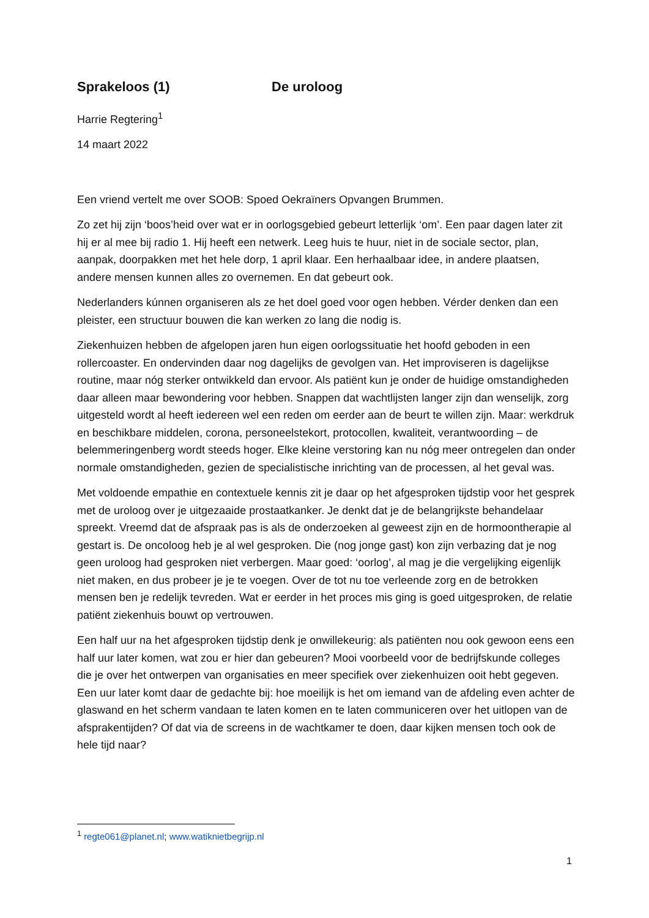Sprakeloos (1) De uroloog
Harrie Regtering<sup>1</sup>
14 maart 2022
Een vriend vertelt me over SOOB: Spoed Oekraïners Opvangen Brummen.
Zo zet hij zijn ‘boos’heid over wat er in oorlogsgebied gebeurt letterlijk ‘om’. Een paar dagen later zit hij er al mee bij radio 1. Hij heeft een netwerk. Leeg huis te huur, niet in de sociale sector, plan, aanpak, doorpakken met het hele dorp, 1 april klaar. Een herhaalbaar idee, in andere plaatsen, andere mensen kunnen alles zo overnemen. En dat gebeurt ook.
Nederlanders kúnnen organiseren als ze het doel goed voor ogen hebben. Vérder denken dan een pleister, een structuur bouwen die kan werken zo lang die nodig is.
Ziekenhuizen hebben de afgelopen jaren hun eigen oorlogssituatie het hoofd geboden in een rollercoaster. En ondervinden daar nog dagelijks de gevolgen van. Het improviseren is dagelijkse routine, maar nóg sterker ontwikkeld dan ervoor. Als patiënt kun je onder de huidige omstandigheden daar alleen maar bewondering voor hebben. Snappen dat wachtlijsten langer zijn dan wenselijk, zorg uitgesteld wordt al heeft iedereen wel een reden om eerder aan de beurt te willen zijn. Maar: werkdruk en beschikbare middelen, corona, personeelstekort, protocollen, kwaliteit, verantwoording – de belemmeringenberg wordt steeds hoger. Elke kleine verstoring kan nu nóg meer ontregelen dan onder normale omstandigheden, gezien de specialistische inrichting van de processen, al het geval was.
Met voldoende empathie en contextuele kennis zit je daar op het afgesproken tijdstip voor het gesprek met de uroloog over je uitgezaaide prostaatkanker. Je denkt dat je de belangrijkste behandelaar spreekt. Vreemd dat de afspraak pas is als de onderzoeken al geweest zijn en de hormoontherapie al gestart is. De oncoloog heb je al wel gesproken. Die (nog jonge gast) kon zijn verbazing dat je nog geen uroloog had gesproken niet verbergen. Maar goed: ‘oorlog’, al mag je die vergelijking eigenlijk niet maken, en dus probeer je je te voegen. Over de tot nu toe verleende zorg en de betrokken mensen ben je redelijk tevreden. Wat er eerder in het proces mis ging is goed uitgesproken, de relatie patiënt ziekenhuis bouwt op vertrouwen.
Een half uur na het afgesproken tijdstip denk je onwillekeurig: als patiënten nou ook gewoon eens een half uur later komen, wat zou er hier dan gebeuren? Mooi voorbeeld voor de bedrijfskunde colleges die je over het ontwerpen van organisaties en meer specifiek over ziekenhuizen ooit hebt gegeven. Een uur later komt daar de gedachte bij: hoe moeilijk is het om iemand van de afdeling even achter de glaswand en het scherm vandaan te laten komen en te laten communiceren over het uitlopen van de afsprakentijden? Of dat via de screens in de wachtkamer te doen, daar kijken mensen toch ook de hele tijd naar?
<sup>1</sup> regte061@planet.nl; www.watiknietbegrijp.nl
1